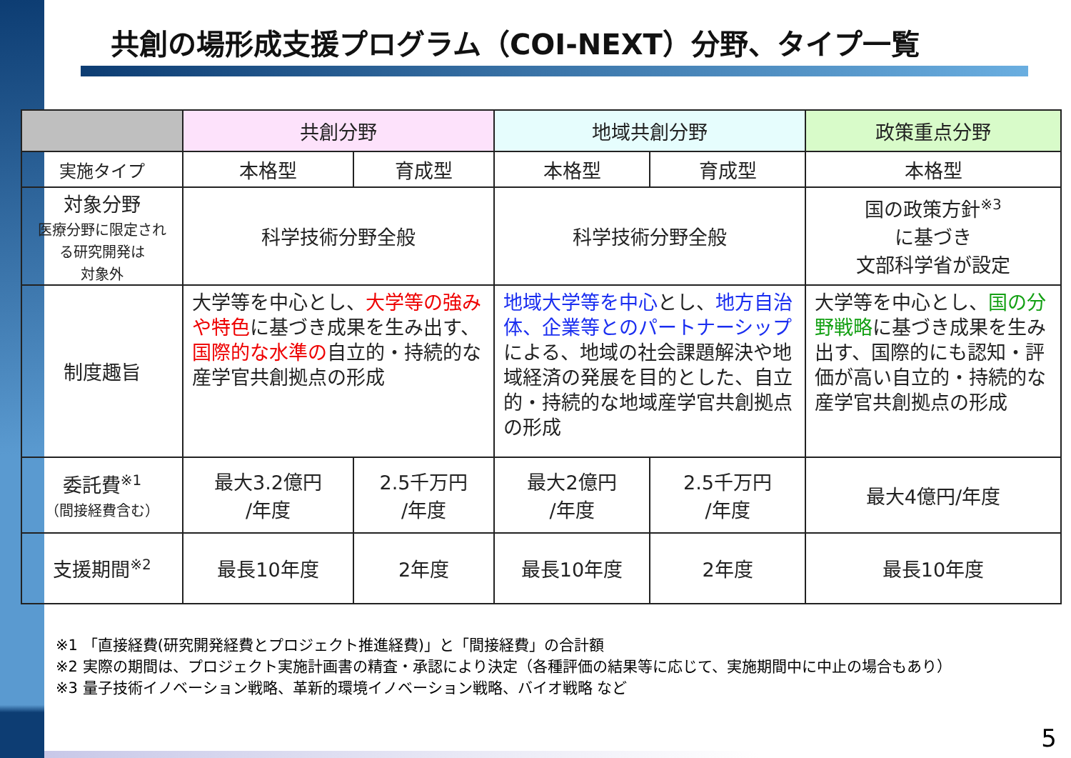共創の場形成支援プログラム（COI-NEXT）分野、タイプ一覧
| | 共創分野 | | 地域共創分野 | | 政策重点分野 |
| --- | --- | --- | --- | --- | --- |
| 実施タイプ | 本格型 | 育成型 | 本格型 | 育成型 | 本格型 |
| 対象分野 医療分野に限定され る研究開発は 対象外 | 科学技術分野全般 | | 科学技術分野全般 | | 国の政策方針<sup>※3</sup> に基づき 文部科学省が設定 |
| 制度趣旨 | 大学等を中心とし、 大学等の強みや特色 に基づき成果を生み出す、 国際的な水準の 自立的・持続的な産学官共創拠点の形成 | | 地域大学等を中心 とし、 地方自治体、企業等とのパートナーシップ による、地域の社会課題解決や地域経済の発展を目的とした、自立的・持続的な地域産学官共創拠点の形成 | | 大学等を中心とし、 国の分野戦略 に基づき成果を生み出す、国際的にも認知・評価が高い自立的・持続的な産学官共創拠点の形成 |
| 委託費<sup>※1</sup> （間接経費含む） | 最大3.2億円 /年度 | 2.5千万円 /年度 | 最大2億円 /年度 | 2.5千万円 /年度 | 最大4億円/年度 |
| 支援期間<sup>※2</sup> | 最長10年度 | 2年度 | 最長10年度 | 2年度 | 最長10年度 |
※1 「直接経費(研究開発経費とプロジェクト推進経費)」と「間接経費」の合計額
※2 実際の期間は、プロジェクト実施計画書の精査・承認により決定（各種評価の結果等に応じて、実施期間中に中止の場合もあり）
※3 量子技術イノベーション戦略、革新的環境イノベーション戦略、バイオ戦略 など
5